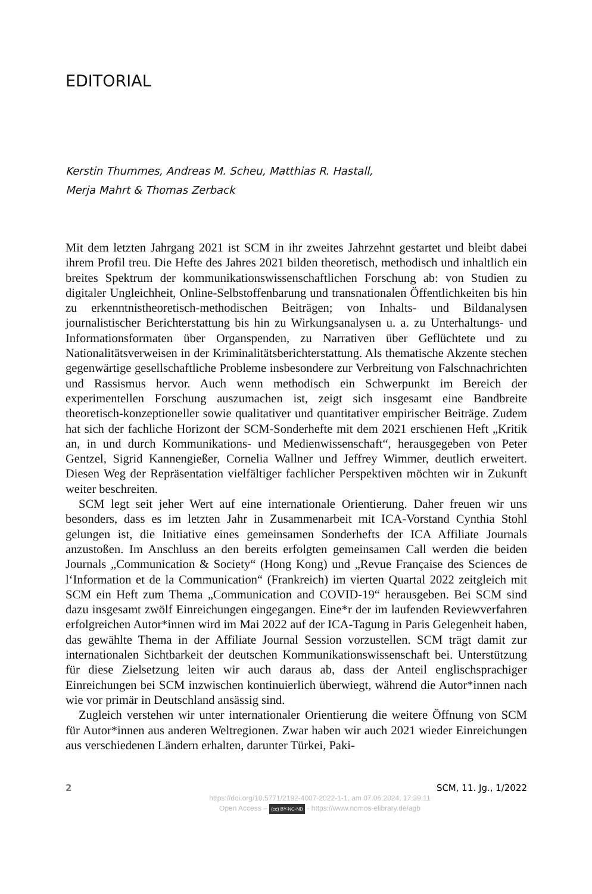EDITORIAL
Kerstin Thummes, Andreas M. Scheu, Matthias R. Hastall,
Merja Mahrt & Thomas Zerback
Mit dem letzten Jahrgang 2021 ist SCM in ihr zweites Jahrzehnt gestartet und bleibt dabei ihrem Profil treu. Die Hefte des Jahres 2021 bilden theoretisch, methodisch und inhaltlich ein breites Spektrum der kommunikationswissenschaftlichen Forschung ab: von Studien zu digitaler Ungleichheit, Online-Selbstoffenbarung und transnationalen Öffentlichkeiten bis hin zu erkenntnistheoretisch-methodischen Beiträgen; von Inhalts- und Bildanalysen journalistischer Berichterstattung bis hin zu Wirkungsanalysen u. a. zu Unterhaltungs- und Informationsformaten über Organspenden, zu Narrativen über Geflüchtete und zu Nationalitätsverweisen in der Kriminalitätsberichterstattung. Als thematische Akzente stechen gegenwärtige gesellschaftliche Probleme insbesondere zur Verbreitung von Falschnachrichten und Rassismus hervor. Auch wenn methodisch ein Schwerpunkt im Bereich der experimentellen Forschung auszumachen ist, zeigt sich insgesamt eine Bandbreite theoretisch-konzeptioneller sowie qualitativer und quantitativer empirischer Beiträge. Zudem hat sich der fachliche Horizont der SCM-Sonderhefte mit dem 2021 erschienen Heft „Kritik an, in und durch Kommunikations- und Medienwissenschaft“, herausgegeben von Peter Gentzel, Sigrid Kannengießer, Cornelia Wallner und Jeffrey Wimmer, deutlich erweitert. Diesen Weg der Repräsentation vielfältiger fachlicher Perspektiven möchten wir in Zukunft weiter beschreiten.
SCM legt seit jeher Wert auf eine internationale Orientierung. Daher freuen wir uns besonders, dass es im letzten Jahr in Zusammenarbeit mit ICA-Vorstand Cynthia Stohl gelungen ist, die Initiative eines gemeinsamen Sonderhefts der ICA Affiliate Journals anzustoßen. Im Anschluss an den bereits erfolgten gemeinsamen Call werden die beiden Journals „Communication & Society“ (Hong Kong) und „Revue Française des Sciences de l‘Information et de la Communication“ (Frankreich) im vierten Quartal 2022 zeitgleich mit SCM ein Heft zum Thema „Communication and COVID-19“ herausgeben. Bei SCM sind dazu insgesamt zwölf Einreichungen eingegangen. Eine*r der im laufenden Reviewverfahren erfolgreichen Autor*innen wird im Mai 2022 auf der ICA-Tagung in Paris Gelegenheit haben, das gewählte Thema in der Affiliate Journal Session vorzustellen. SCM trägt damit zur internationalen Sichtbarkeit der deutschen Kommunikationswissenschaft bei. Unterstützung für diese Zielsetzung leiten wir auch daraus ab, dass der Anteil englischsprachiger Einreichungen bei SCM inzwischen kontinuierlich überwiegt, während die Autor*innen nach wie vor primär in Deutschland ansässig sind.
Zugleich verstehen wir unter internationaler Orientierung die weitere Öffnung von SCM für Autor*innen aus anderen Weltregionen. Zwar haben wir auch 2021 wieder Einreichungen aus verschiedenen Ländern erhalten, darunter Türkei, Paki-
2 SCM, 11. Jg., 1/2022
https://doi.org/10.5771/2192-4007-2022-1-1, am 07.06.2024, 17:39:11
Open Access – (cc) BY-NC-ND - https://www.nomos-elibrary.de/agb